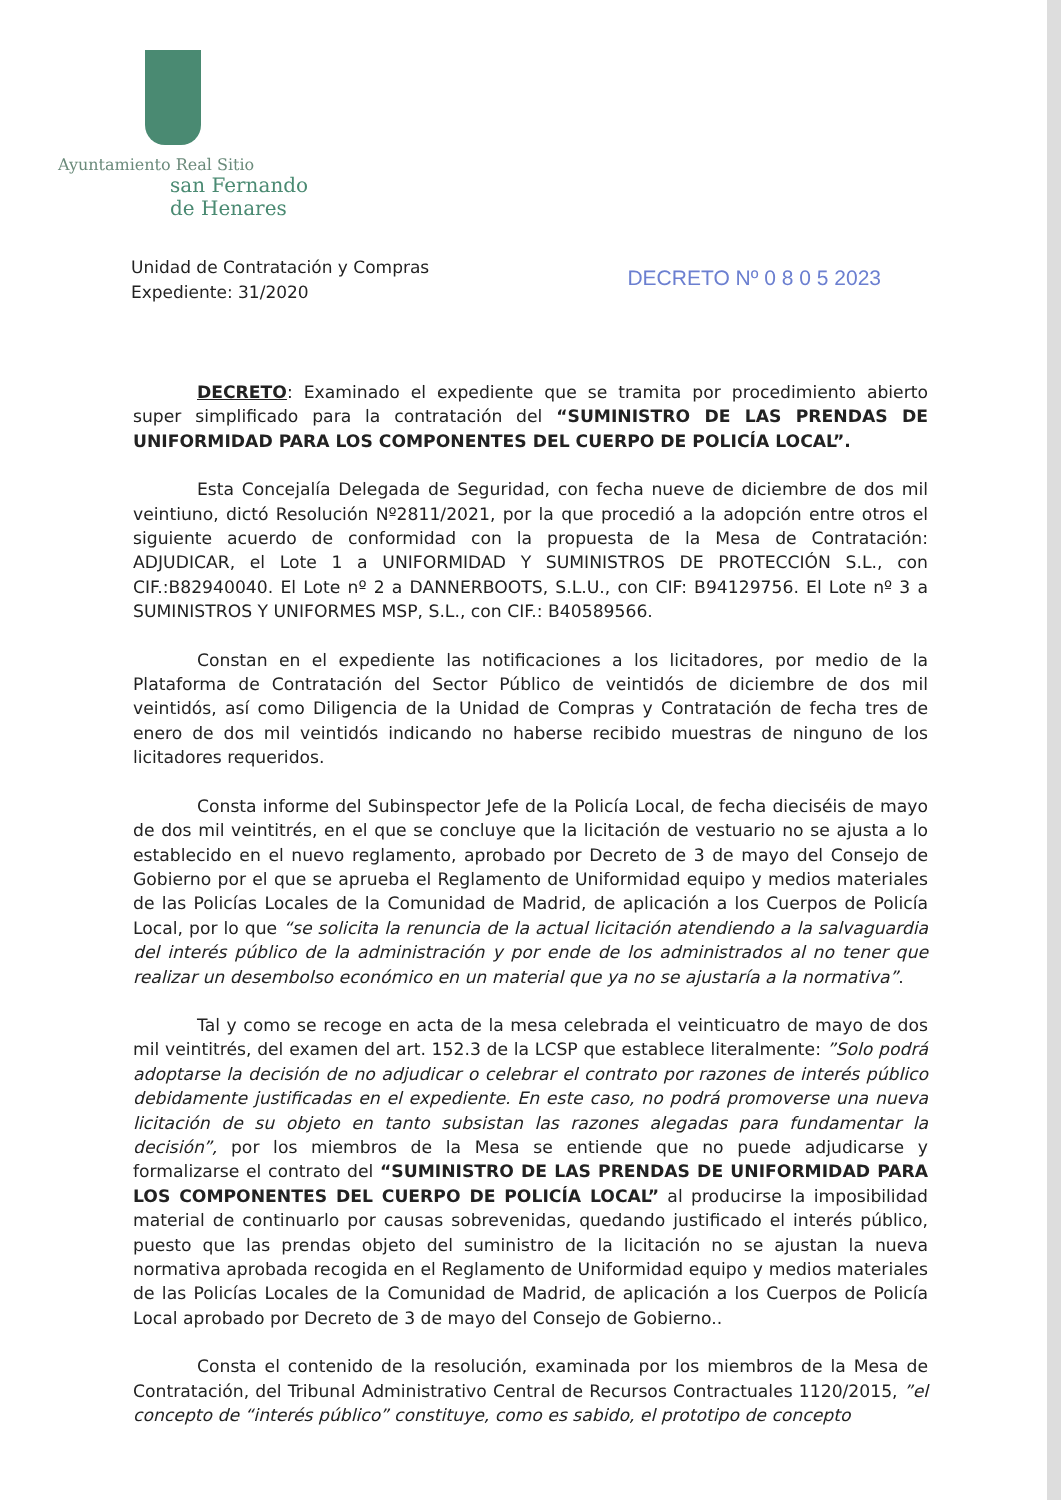Ayuntamiento Real Sitio
san Fernando
de Henares
Unidad de Contratación y Compras
Expediente: 31/2020
DECRETO Nº 0 8 0 5 2023
DECRETO: Examinado el expediente que se tramita por procedimiento abierto super simplificado para la contratación del “SUMINISTRO DE LAS PRENDAS DE UNIFORMIDAD PARA LOS COMPONENTES DEL CUERPO DE POLICÍA LOCAL”.
Esta Concejalía Delegada de Seguridad, con fecha nueve de diciembre de dos mil veintiuno, dictó Resolución Nº2811/2021, por la que procedió a la adopción entre otros el siguiente acuerdo de conformidad con la propuesta de la Mesa de Contratación: ADJUDICAR, el Lote 1 a UNIFORMIDAD Y SUMINISTROS DE PROTECCIÓN S.L., con CIF.:B82940040. El Lote nº 2 a DANNERBOOTS, S.L.U., con CIF: B94129756. El Lote nº 3 a SUMINISTROS Y UNIFORMES MSP, S.L., con CIF.: B40589566.
Constan en el expediente las notificaciones a los licitadores, por medio de la Plataforma de Contratación del Sector Público de veintidós de diciembre de dos mil veintidós, así como Diligencia de la Unidad de Compras y Contratación de fecha tres de enero de dos mil veintidós indicando no haberse recibido muestras de ninguno de los licitadores requeridos.
Consta informe del Subinspector Jefe de la Policía Local, de fecha dieciséis de mayo de dos mil veintitrés, en el que se concluye que la licitación de vestuario no se ajusta a lo establecido en el nuevo reglamento, aprobado por Decreto de 3 de mayo del Consejo de Gobierno por el que se aprueba el Reglamento de Uniformidad equipo y medios materiales de las Policías Locales de la Comunidad de Madrid, de aplicación a los Cuerpos de Policía Local, por lo que “se solicita la renuncia de la actual licitación atendiendo a la salvaguardia del interés público de la administración y por ende de los administrados al no tener que realizar un desembolso económico en un material que ya no se ajustaría a la normativa”.
Tal y como se recoge en acta de la mesa celebrada el veinticuatro de mayo de dos mil veintitrés, del examen del art. 152.3 de la LCSP que establece literalmente: ”Solo podrá adoptarse la decisión de no adjudicar o celebrar el contrato por razones de interés público debidamente justificadas en el expediente. En este caso, no podrá promoverse una nueva licitación de su objeto en tanto subsistan las razones alegadas para fundamentar la decisión”, por los miembros de la Mesa se entiende que no puede adjudicarse y formalizarse el contrato del “SUMINISTRO DE LAS PRENDAS DE UNIFORMIDAD PARA LOS COMPONENTES DEL CUERPO DE POLICÍA LOCAL” al producirse la imposibilidad material de continuarlo por causas sobrevenidas, quedando justificado el interés público, puesto que las prendas objeto del suministro de la licitación no se ajustan la nueva normativa aprobada recogida en el Reglamento de Uniformidad equipo y medios materiales de las Policías Locales de la Comunidad de Madrid, de aplicación a los Cuerpos de Policía Local aprobado por Decreto de 3 de mayo del Consejo de Gobierno..
Consta el contenido de la resolución, examinada por los miembros de la Mesa de Contratación, del Tribunal Administrativo Central de Recursos Contractuales 1120/2015, ”el concepto de “interés público” constituye, como es sabido, el prototipo de concepto